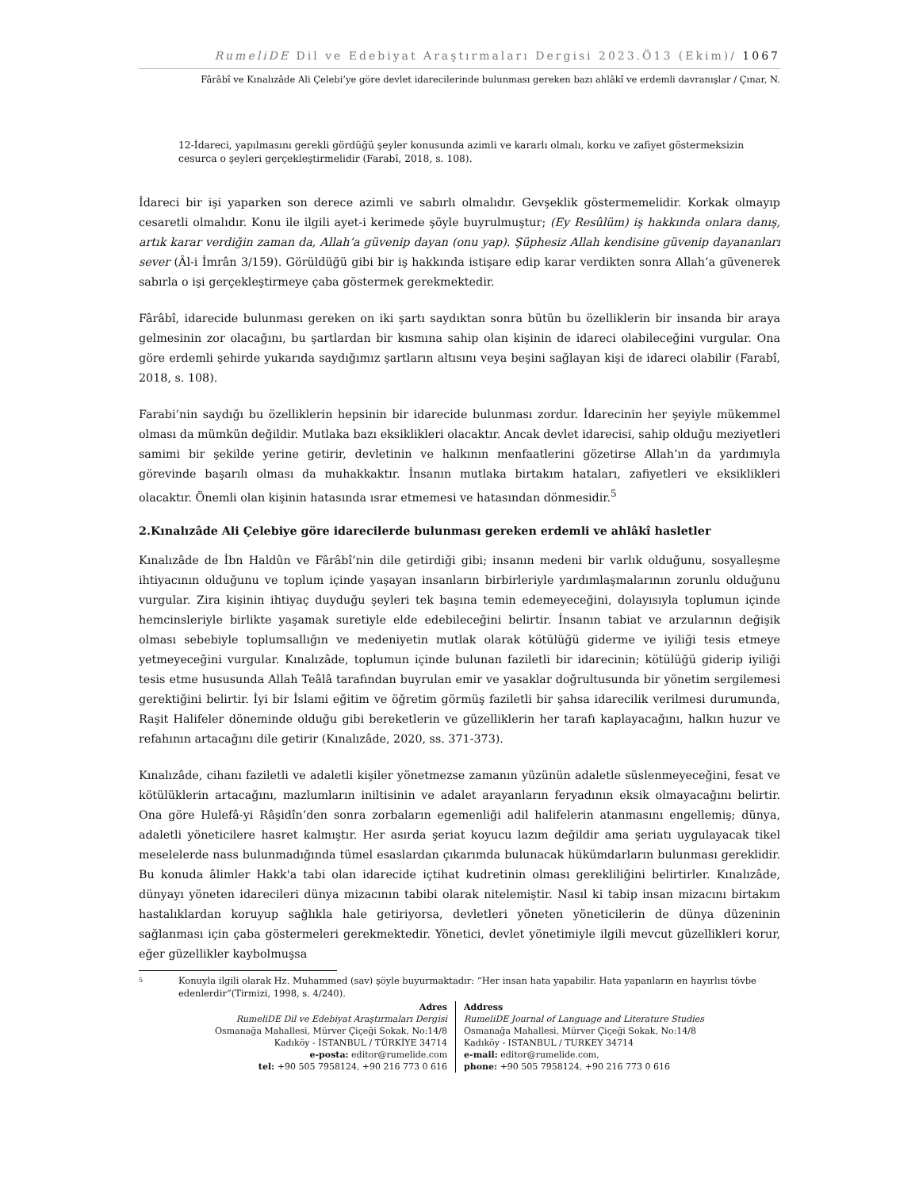RumeliDE Dil ve Edebiyat Araştırmaları Dergisi 2023.Ö13 (Ekim)/ 1067
Fârâbî ve Kınalızâde Ali Çelebi’ye göre devlet idarecilerinde bulunması gereken bazı ahlâkî ve erdemli davranışlar / Çınar, N.
12-İdareci, yapılmasını gerekli gördüğü şeyler konusunda azimli ve kararlı olmalı, korku ve zafiyet göstermeksizin cesurca o şeyleri gerçekleştirmelidir (Farabî, 2018, s. 108).
İdareci bir işi yaparken son derece azimli ve sabırlı olmalıdır. Gevşeklik göstermemelidir. Korkak olmayıp cesaretli olmalıdır. Konu ile ilgili ayet-i kerimede şöyle buyrulmuştur; (Ey Resûlüm) iş hakkında onlara danış, artık karar verdiğin zaman da, Allah’a güvenip dayan (onu yap). Şüphesiz Allah kendisine güvenip dayananları sever (Âl-i İmrân 3/159). Görüldüğü gibi bir iş hakkında istişare edip karar verdikten sonra Allah’a güvenerek sabırla o işi gerçekleştirmeye çaba göstermek gerekmektedir.
Fârâbî, idarecide bulunması gereken on iki şartı saydıktan sonra bütün bu özelliklerin bir insanda bir araya gelmesinin zor olacağını, bu şartlardan bir kısmına sahip olan kişinin de idareci olabileceğini vurgular. Ona göre erdemli şehirde yukarıda saydığımız şartların altısını veya beşini sağlayan kişi de idareci olabilir (Farabî, 2018, s. 108).
Farabi’nin saydığı bu özelliklerin hepsinin bir idarecide bulunması zordur. İdarecinin her şeyiyle mükemmel olması da mümkün değildir. Mutlaka bazı eksiklikleri olacaktır. Ancak devlet idarecisi, sahip olduğu meziyetleri samimi bir şekilde yerine getirir, devletinin ve halkının menfaatlerini gözetirse Allah’ın da yardımıyla görevinde başarılı olması da muhakkaktır. İnsanın mutlaka birtakım hataları, zafiyetleri ve eksiklikleri olacaktır. Önemli olan kişinin hatasında ısrar etmemesi ve hatasından dönmesidir.<sup>5</sup>
2.Kınalızâde Ali Çelebiye göre idarecilerde bulunması gereken erdemli ve ahlâkî hasletler
Kınalızâde de İbn Haldûn ve Fârâbî’nin dile getirdiği gibi; insanın medeni bir varlık olduğunu, sosyalleşme ihtiyacının olduğunu ve toplum içinde yaşayan insanların birbirleriyle yardımlaşmalarının zorunlu olduğunu vurgular. Zira kişinin ihtiyaç duyduğu şeyleri tek başına temin edemeyeceğini, dolayısıyla toplumun içinde hemcinsleriyle birlikte yaşamak suretiyle elde edebileceğini belirtir. İnsanın tabiat ve arzularının değişik olması sebebiyle toplumsallığın ve medeniyetin mutlak olarak kötülüğü giderme ve iyiliği tesis etmeye yetmeyeceğini vurgular. Kınalızâde, toplumun içinde bulunan faziletli bir idarecinin; kötülüğü giderip iyiliği tesis etme hususunda Allah Teâlâ tarafından buyrulan emir ve yasaklar doğrultusunda bir yönetim sergilemesi gerektiğini belirtir. İyi bir İslami eğitim ve öğretim görmüş faziletli bir şahsa idarecilik verilmesi durumunda, Raşit Halifeler döneminde olduğu gibi bereketlerin ve güzelliklerin her tarafı kaplayacağını, halkın huzur ve refahının artacağını dile getirir (Kınalızâde, 2020, ss. 371-373).
Kınalızâde, cihanı faziletli ve adaletli kişiler yönetmezse zamanın yüzünün adaletle süslenmeyeceğini, fesat ve kötülüklerin artacağını, mazlumların iniltisinin ve adalet arayanların feryadının eksik olmayacağını belirtir. Ona göre Hulefâ-yi Râşidîn’den sonra zorbaların egemenliği adil halifelerin atanmasını engellemiş; dünya, adaletli yöneticilere hasret kalmıştır. Her asırda şeriat koyucu lazım değildir ama şeriatı uygulayacak tikel meselelerde nass bulunmadığında tümel esaslardan çıkarımda bulunacak hükümdarların bulunması gereklidir. Bu konuda âlimler Hakk'a tabi olan idarecide içtihat kudretinin olması gerekliliğini belirtirler. Kınalızâde, dünyayı yöneten idarecileri dünya mizacının tabibi olarak nitelemiştir. Nasıl ki tabip insan mizacını birtakım hastalıklardan koruyup sağlıkla hale getiriyorsa, devletleri yöneten yöneticilerin de dünya düzeninin sağlanması için çaba göstermeleri gerekmektedir. Yönetici, devlet yönetimiyle ilgili mevcut güzellikleri korur, eğer güzellikler kaybolmuşsa
5 Konuyla ilgili olarak Hz. Muhammed (sav) şöyle buyurmaktadır: “Her insan hata yapabilir. Hata yapanların en hayırlısı tövbe edenlerdir”(Tirmizi, 1998, s. 4/240).
Adres
RumeliDE Dil ve Edebiyat Araştırmaları Dergisi
Osmanağa Mahallesi, Mürver Çiçeği Sokak, No:14/8
Kadıköy - İSTANBUL / TÜRKİYE 34714
e-posta: editor@rumelide.com
tel: +90 505 7958124, +90 216 773 0 616
Address
RumeliDE Journal of Language and Literature Studies
Osmanağa Mahallesi, Mürver Çiçeği Sokak, No:14/8
Kadıköy - ISTANBUL / TURKEY 34714
e-mail: editor@rumelide.com,
phone: +90 505 7958124, +90 216 773 0 616